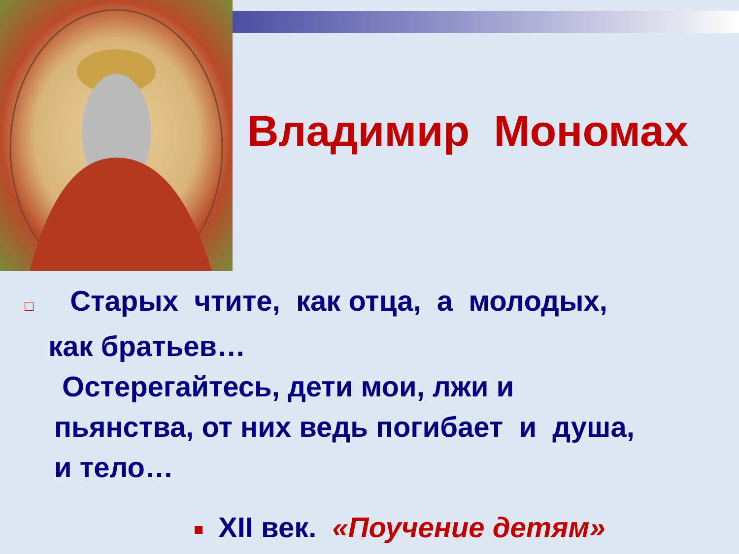Владимир Мономах
□ Старых чтите, как отца, а молодых,
как братьев…
Остерегайтесь, дети мои, лжи и
пьянства, от них ведь погибает и душа,
и тело…
XII век. «Поучение детям»